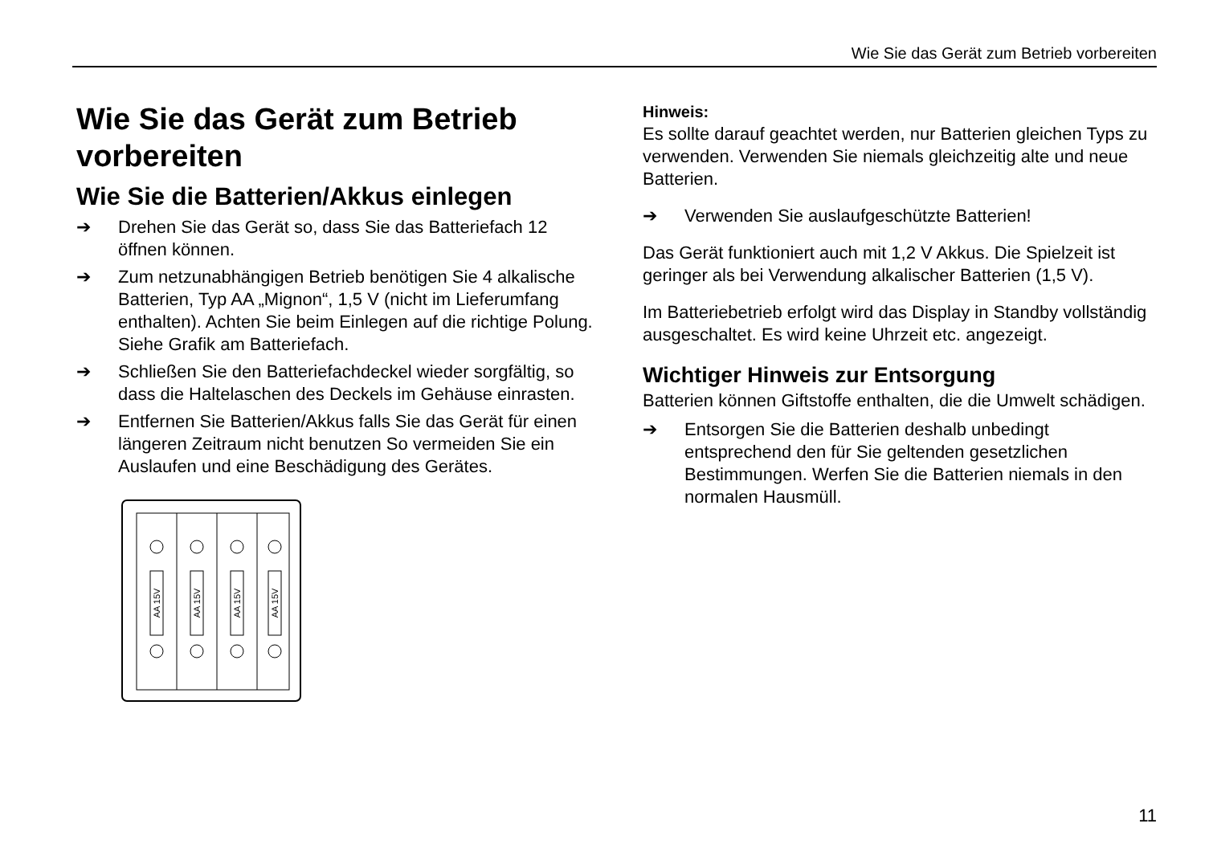Wie Sie das Gerät zum Betrieb vorbereiten
Wie Sie das Gerät zum Betrieb vorbereiten
Wie Sie die Batterien/Akkus einlegen
➔ Drehen Sie das Gerät so, dass Sie das Batteriefach 12 öffnen können.
➔ Zum netzunabhängigen Betrieb benötigen Sie 4 alkalische Batterien, Typ AA „Mignon“, 1,5 V (nicht im Lieferumfang enthalten). Achten Sie beim Einlegen auf die richtige Polung. Siehe Grafik am Batteriefach.
➔ Schließen Sie den Batteriefachdeckel wieder sorgfältig, so dass die Haltelaschen des Deckels im Gehäuse einrasten.
➔ Entfernen Sie Batterien/Akkus falls Sie das Gerät für einen längeren Zeitraum nicht benutzen So vermeiden Sie ein Auslaufen und eine Beschädigung des Gerätes.
AA 15V
AA 15V
AA 15V
AA 15V
Hinweis:
Es sollte darauf geachtet werden, nur Batterien gleichen Typs zu verwenden. Verwenden Sie niemals gleichzeitig alte und neue Batterien.
➔ Verwenden Sie auslaufgeschützte Batterien!
Das Gerät funktioniert auch mit 1,2 V Akkus. Die Spielzeit ist geringer als bei Verwendung alkalischer Batterien (1,5 V).
Im Batteriebetrieb erfolgt wird das Display in Standby vollständig ausgeschaltet. Es wird keine Uhrzeit etc. angezeigt.
Wichtiger Hinweis zur Entsorgung
Batterien können Giftstoffe enthalten, die die Umwelt schädigen.
➔ Entsorgen Sie die Batterien deshalb unbedingt entsprechend den für Sie geltenden gesetzlichen Bestimmungen. Werfen Sie die Batterien niemals in den normalen Hausmüll.
11